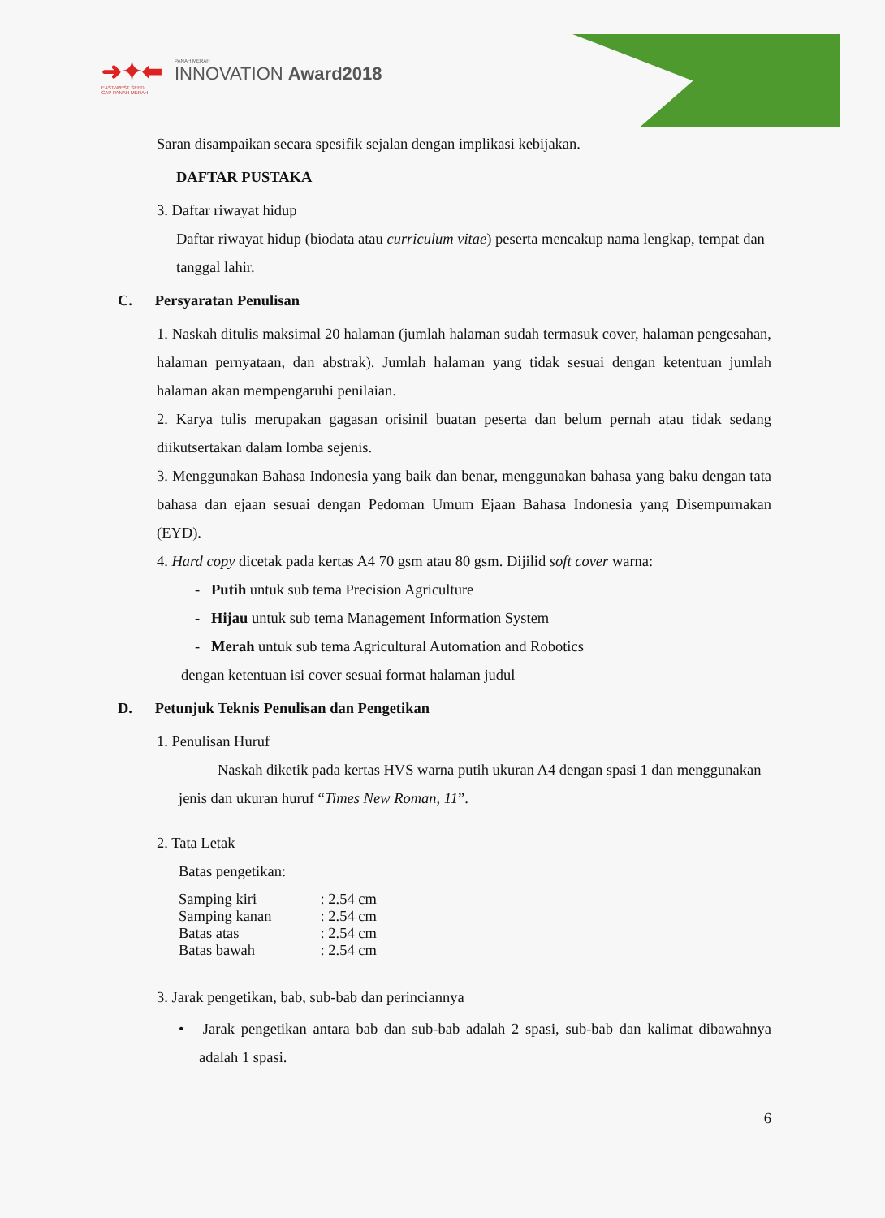➜✦⬅ PANAH MERAH INNOVATION Award2018
EAST-WEST SEED
CAP PANAH MERAH
Saran disampaikan secara spesifik sejalan dengan implikasi kebijakan.
DAFTAR PUSTAKA
3. Daftar riwayat hidup
Daftar riwayat hidup (biodata atau curriculum vitae) peserta mencakup nama lengkap, tempat dan tanggal lahir.
C. Persyaratan Penulisan
1. Naskah ditulis maksimal 20 halaman (jumlah halaman sudah termasuk cover, halaman pengesahan, halaman pernyataan, dan abstrak). Jumlah halaman yang tidak sesuai dengan ketentuan jumlah halaman akan mempengaruhi penilaian.
2. Karya tulis merupakan gagasan orisinil buatan peserta dan belum pernah atau tidak sedang diikutsertakan dalam lomba sejenis.
3. Menggunakan Bahasa Indonesia yang baik dan benar, menggunakan bahasa yang baku dengan tata bahasa dan ejaan sesuai dengan Pedoman Umum Ejaan Bahasa Indonesia yang Disempurnakan (EYD).
4. Hard copy dicetak pada kertas A4 70 gsm atau 80 gsm. Dijilid soft cover warna:
- Putih untuk sub tema Precision Agriculture
- Hijau untuk sub tema Management Information System
- Merah untuk sub tema Agricultural Automation and Robotics
dengan ketentuan isi cover sesuai format halaman judul
D. Petunjuk Teknis Penulisan dan Pengetikan
1. Penulisan Huruf
Naskah diketik pada kertas HVS warna putih ukuran A4 dengan spasi 1 dan menggunakan jenis dan ukuran huruf “Times New Roman, 11”.
2. Tata Letak
Batas pengetikan:
| Samping kiri | : 2.54 cm |
| Samping kanan | : 2.54 cm |
| Batas atas | : 2.54 cm |
| Batas bawah | : 2.54 cm |
3. Jarak pengetikan, bab, sub-bab dan perinciannya
• Jarak pengetikan antara bab dan sub-bab adalah 2 spasi, sub-bab dan kalimat dibawahnya adalah 1 spasi.
6